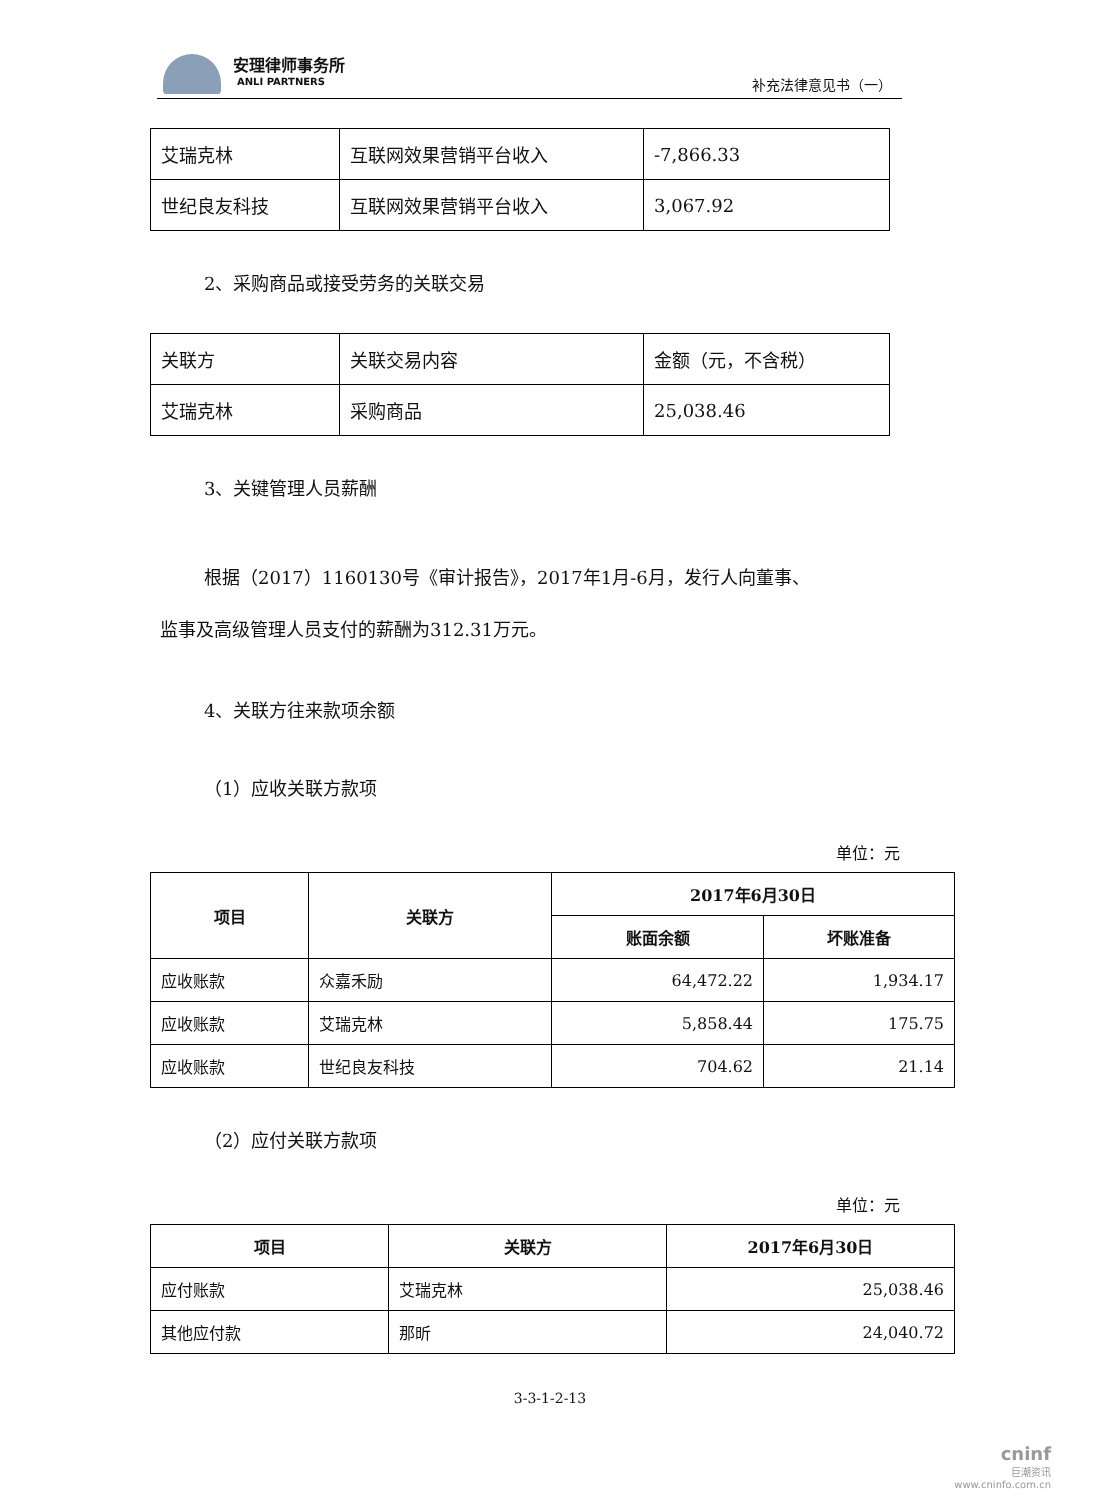安理律师事务所
ANLI PARTNERS
补充法律意见书（一）
| 艾瑞克林 | 互联网效果营销平台收入 | -7,866.33 |
| 世纪良友科技 | 互联网效果营销平台收入 | 3,067.92 |
2、采购商品或接受劳务的关联交易
| 关联方 | 关联交易内容 | 金额（元，不含税） |
| 艾瑞克林 | 采购商品 | 25,038.46 |
3、关键管理人员薪酬
根据（2017）1160130号《审计报告》，2017年1月-6月，发行人向董事、
监事及高级管理人员支付的薪酬为312.31万元。
4、关联方往来款项余额
（1）应收关联方款项
单位：元
| 项目 | 关联方 | 2017年6月30日 | |
| --- | --- | --- | --- |
| | | 账面余额 | 坏账准备 |
| 应收账款 | 众嘉禾励 | 64,472.22 | 1,934.17 |
| 应收账款 | 艾瑞克林 | 5,858.44 | 175.75 |
| 应收账款 | 世纪良友科技 | 704.62 | 21.14 |
（2）应付关联方款项
单位：元
| 项目 | 关联方 | 2017年6月30日 |
| --- | --- | --- |
| 应付账款 | 艾瑞克林 | 25,038.46 |
| 其他应付款 | 那昕 | 24,040.72 |
3-3-1-2-13
cninf
巨潮资讯
www.cninfo.com.cn